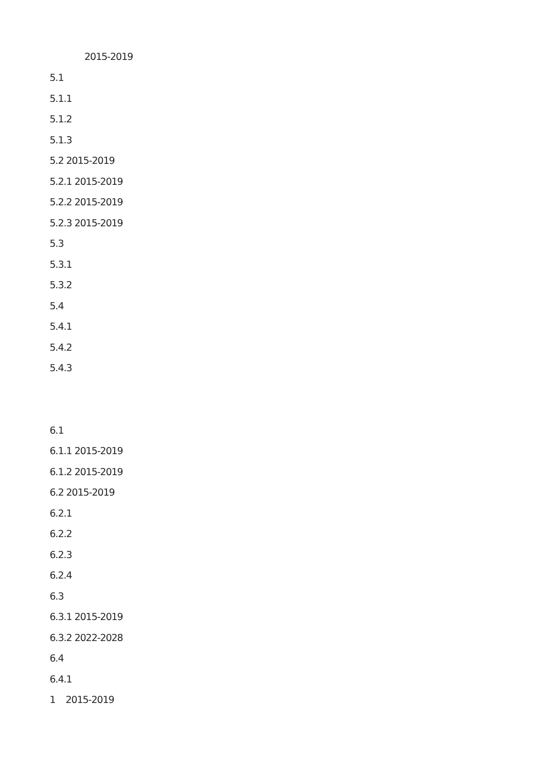2015-2019
5.1
5.1.1
5.1.2
5.1.3
5.2 2015-2019
5.2.1 2015-2019
5.2.2 2015-2019
5.2.3 2015-2019
5.3
5.3.1
5.3.2
5.4
5.4.1
5.4.2
5.4.3
6.1
6.1.1 2015-2019
6.1.2 2015-2019
6.2 2015-2019
6.2.1
6.2.2
6.2.3
6.2.4
6.3
6.3.1 2015-2019
6.3.2 2022-2028
6.4
6.4.1
1 2015-2019